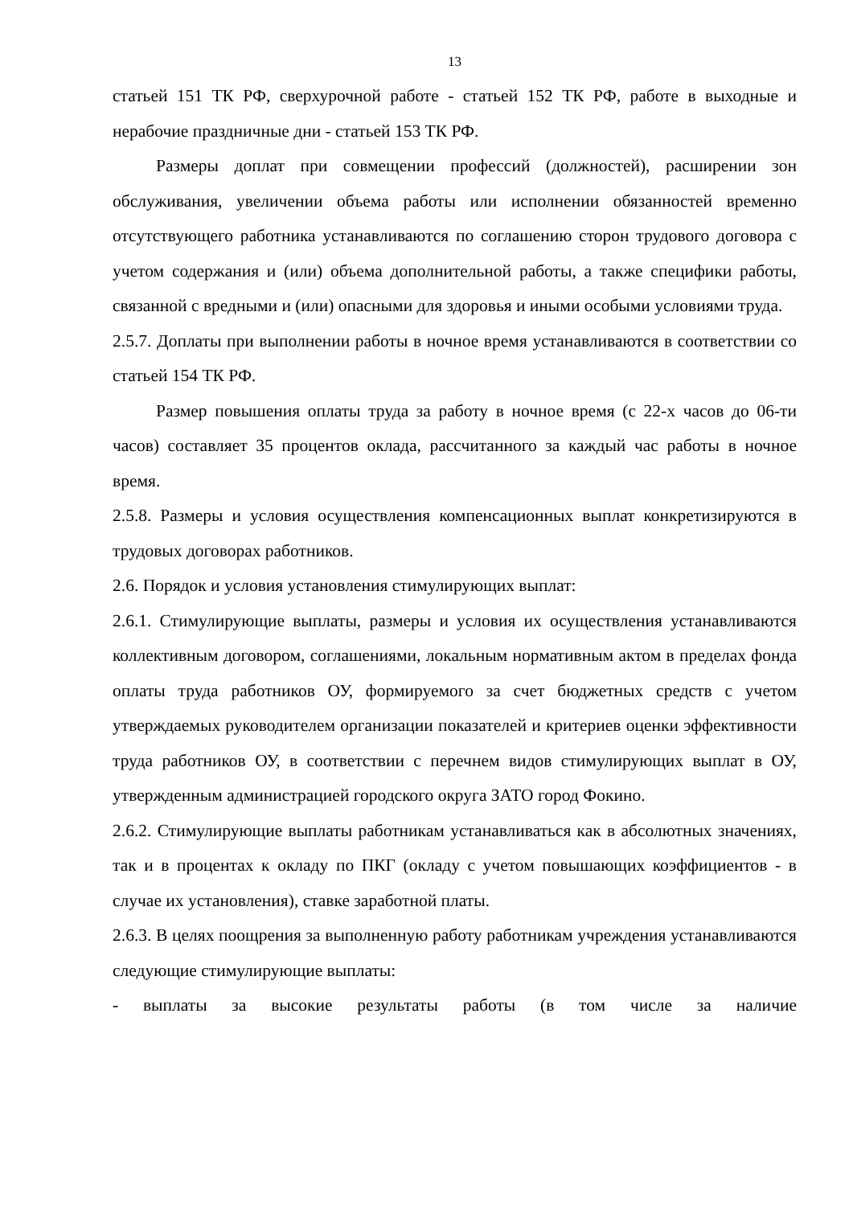13
статьей 151 ТК РФ, сверхурочной работе - статьей 152 ТК РФ, работе в выходные и нерабочие праздничные дни - статьей 153 ТК РФ.
Размеры доплат при совмещении профессий (должностей), расширении зон обслуживания, увеличении объема работы или исполнении обязанностей временно отсутствующего работника устанавливаются по соглашению сторон трудового договора с учетом содержания и (или) объема дополнительной работы, а также специфики работы, связанной с вредными и (или) опасными для здоровья и иными особыми условиями труда.
2.5.7. Доплаты при выполнении работы в ночное время устанавливаются в соответствии со статьей 154 ТК РФ.
Размер повышения оплаты труда за работу в ночное время (с 22-х часов до 06-ти часов) составляет 35 процентов оклада, рассчитанного за каждый час работы в ночное время.
2.5.8. Размеры и условия осуществления компенсационных выплат конкретизируются в трудовых договорах работников.
2.6. Порядок и условия установления стимулирующих выплат:
2.6.1. Стимулирующие выплаты, размеры и условия их осуществления устанавливаются коллективным договором, соглашениями, локальным нормативным актом в пределах фонда оплаты труда работников ОУ, формируемого за счет бюджетных средств с учетом утверждаемых руководителем организации показателей и критериев оценки эффективности труда работников ОУ, в соответствии с перечнем видов стимулирующих выплат в ОУ, утвержденным администрацией городского округа ЗАТО город Фокино.
2.6.2. Стимулирующие выплаты работникам устанавливаться как в абсолютных значениях, так и в процентах к окладу по ПКГ (окладу с учетом повышающих коэффициентов - в случае их установления), ставке заработной платы.
2.6.3. В целях поощрения за выполненную работу работникам учреждения устанавливаются следующие стимулирующие выплаты:
- выплаты за высокие результаты работы (в том числе за наличие